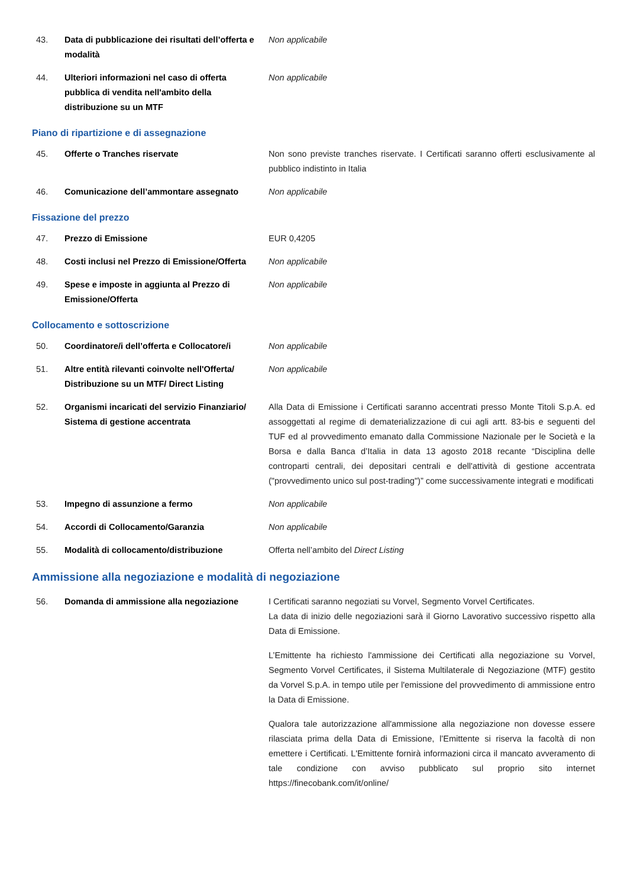| 43. | Data di pubblicazione dei risultati dell’offerta e modalità | Non applicabile |
| 44. | Ulteriori informazioni nel caso di offerta pubblica di vendita nell'ambito della distribuzione su un MTF | Non applicabile |
Piano di ripartizione e di assegnazione
| 45. | Offerte o Tranches riservate | Non sono previste tranches riservate. I Certificati saranno offerti esclusivamente al pubblico indistinto in Italia |
| 46. | Comunicazione dell’ammontare assegnato | Non applicabile |
Fissazione del prezzo
| 47. | Prezzo di Emissione | EUR 0,4205 |
| 48. | Costi inclusi nel Prezzo di Emissione/Offerta | Non applicabile |
| 49. | Spese e imposte in aggiunta al Prezzo di Emissione/Offerta | Non applicabile |
Collocamento e sottoscrizione
| 50. | Coordinatore/i dell’offerta e Collocatore/i | Non applicabile |
| 51. | Altre entità rilevanti coinvolte nell'Offerta/ Distribuzione su un MTF/ Direct Listing | Non applicabile |
| 52. | Organismi incaricati del servizio Finanziario/ Sistema di gestione accentrata | Alla Data di Emissione i Certificati saranno accentrati presso Monte Titoli S.p.A. ed assoggettati al regime di dematerializzazione di cui agli artt. 83-bis e seguenti del TUF ed al provvedimento emanato dalla Commissione Nazionale per le Società e la Borsa e dalla Banca d’Italia in data 13 agosto 2018 recante “Disciplina delle controparti centrali, dei depositari centrali e dell'attività di gestione accentrata ("provvedimento unico sul post-trading")” come successivamente integrati e modificati |
| 53. | Impegno di assunzione a fermo | Non applicabile |
| 54. | Accordi di Collocamento/Garanzia | Non applicabile |
| 55. | Modalità di collocamento/distribuzione | Offerta nell’ambito del Direct Listing |
Ammissione alla negoziazione e modalità di negoziazione
| 56. | Domanda di ammissione alla negoziazione | I Certificati saranno negoziati su Vorvel, Segmento Vorvel Certificates. La data di inizio delle negoziazioni sarà il Giorno Lavorativo successivo rispetto alla Data di Emissione. L’Emittente ha richiesto l'ammissione dei Certificati alla negoziazione su Vorvel, Segmento Vorvel Certificates, il Sistema Multilaterale di Negoziazione (MTF) gestito da Vorvel S.p.A. in tempo utile per l'emissione del provvedimento di ammissione entro la Data di Emissione. Qualora tale autorizzazione all'ammissione alla negoziazione non dovesse essere rilasciata prima della Data di Emissione, l’Emittente si riserva la facoltà di non emettere i Certificati. L'Emittente fornirà informazioni circa il mancato avveramento di tale condizione con avviso pubblicato sul proprio sito internet https://finecobank.com/it/online/ |